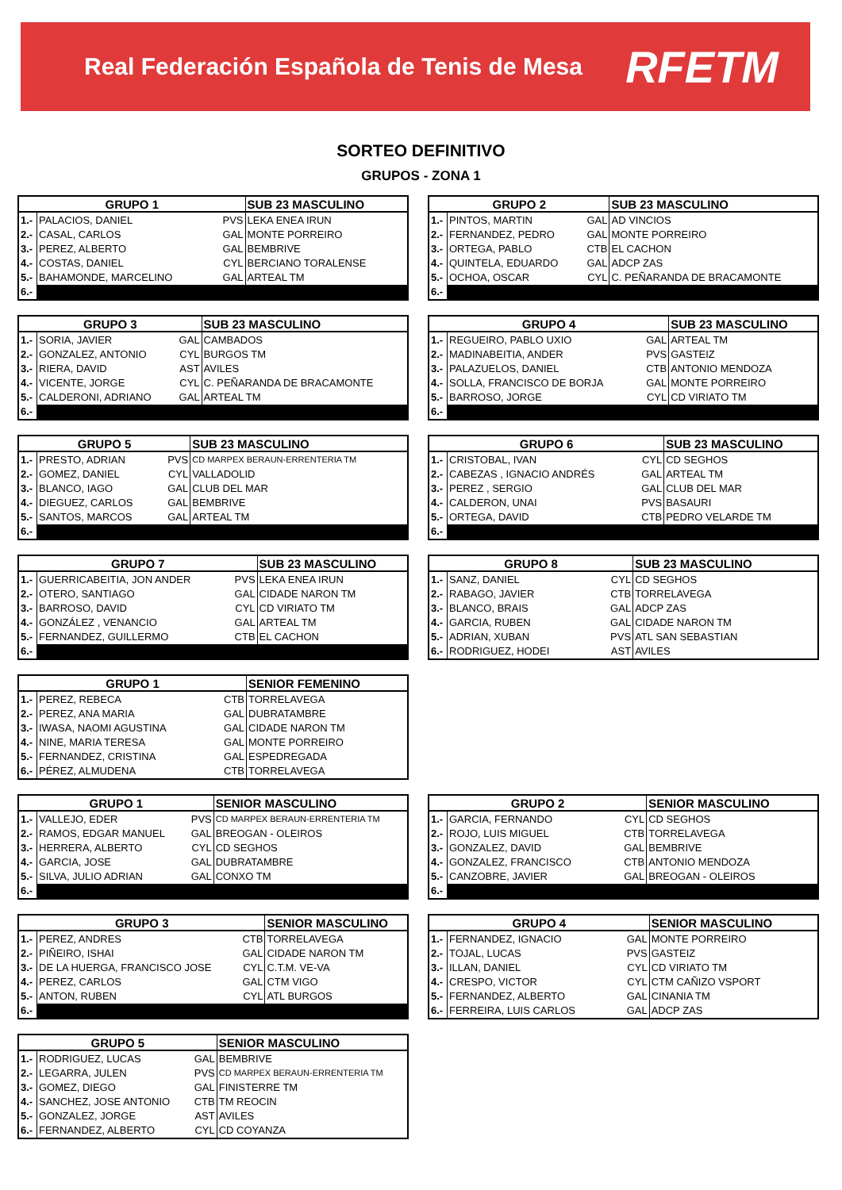Real Federación Española de Tenis de Mesa RFETM
SORTEO DEFINITIVO
GRUPOS - ZONA 1
| GRUPO 1 | | | SUB 23 MASCULINO |
| --- | --- | --- | --- |
| 1.- | PALACIOS, DANIEL | PVS | LEKA ENEA IRUN |
| 2.- | CASAL, CARLOS | GAL | MONTE PORREIRO |
| 3.- | PEREZ, ALBERTO | GAL | BEMBRIVE |
| 4.- | COSTAS, DANIEL | CYL | BERCIANO TORALENSE |
| 5.- | BAHAMONDE, MARCELINO | GAL | ARTEAL TM |
| 6.- | | | |
| GRUPO 2 | | | SUB 23 MASCULINO |
| --- | --- | --- | --- |
| 1.- | PINTOS, MARTIN | GAL | AD VINCIOS |
| 2.- | FERNANDEZ, PEDRO | GAL | MONTE PORREIRO |
| 3.- | ORTEGA, PABLO | CTB | EL CACHON |
| 4.- | QUINTELA, EDUARDO | GAL | ADCP ZAS |
| 5.- | OCHOA, OSCAR | CYL | C. PEÑARANDA DE BRACAMONTE |
| 6.- | | | |
| GRUPO 3 | | | SUB 23 MASCULINO |
| --- | --- | --- | --- |
| 1.- | SORIA, JAVIER | GAL | CAMBADOS |
| 2.- | GONZALEZ, ANTONIO | CYL | BURGOS TM |
| 3.- | RIERA, DAVID | AST | AVILES |
| 4.- | VICENTE, JORGE | CYL | C. PEÑARANDA DE BRACAMONTE |
| 5.- | CALDERONI, ADRIANO | GAL | ARTEAL TM |
| 6.- | | | |
| GRUPO 4 | | | SUB 23 MASCULINO |
| --- | --- | --- | --- |
| 1.- | REGUEIRO, PABLO UXIO | GAL | ARTEAL TM |
| 2.- | MADINABEITIA, ANDER | PVS | GASTEIZ |
| 3.- | PALAZUELOS, DANIEL | CTB | ANTONIO MENDOZA |
| 4.- | SOLLA, FRANCISCO DE BORJA | GAL | MONTE PORREIRO |
| 5.- | BARROSO, JORGE | CYL | CD VIRIATO TM |
| 6.- | | | |
| GRUPO 5 | | | SUB 23 MASCULINO |
| --- | --- | --- | --- |
| 1.- | PRESTO, ADRIAN | PVS | CD MARPEX BERAUN-ERRENTERIA TM |
| 2.- | GOMEZ, DANIEL | CYL | VALLADOLID |
| 3.- | BLANCO, IAGO | GAL | CLUB DEL MAR |
| 4.- | DIEGUEZ, CARLOS | GAL | BEMBRIVE |
| 5.- | SANTOS, MARCOS | GAL | ARTEAL TM |
| 6.- | | | |
| GRUPO 6 | | | SUB 23 MASCULINO |
| --- | --- | --- | --- |
| 1.- | CRISTOBAL, IVAN | CYL | CD SEGHOS |
| 2.- | CABEZAS , IGNACIO ANDRÉS | GAL | ARTEAL TM |
| 3.- | PEREZ , SERGIO | GAL | CLUB DEL MAR |
| 4.- | CALDERON, UNAI | PVS | BASAURI |
| 5.- | ORTEGA, DAVID | CTB | PEDRO VELARDE TM |
| 6.- | | | |
| GRUPO 7 | | | SUB 23 MASCULINO |
| --- | --- | --- | --- |
| 1.- | GUERRICABEITIA, JON ANDER | PVS | LEKA ENEA IRUN |
| 2.- | OTERO, SANTIAGO | GAL | CIDADE NARON TM |
| 3.- | BARROSO, DAVID | CYL | CD VIRIATO TM |
| 4.- | GONZÁLEZ , VENANCIO | GAL | ARTEAL TM |
| 5.- | FERNANDEZ, GUILLERMO | CTB | EL CACHON |
| 6.- | | | |
| GRUPO 8 | | | SUB 23 MASCULINO |
| --- | --- | --- | --- |
| 1.- | SANZ, DANIEL | CYL | CD SEGHOS |
| 2.- | RABAGO, JAVIER | CTB | TORRELAVEGA |
| 3.- | BLANCO, BRAIS | GAL | ADCP ZAS |
| 4.- | GARCIA, RUBEN | GAL | CIDADE NARON TM |
| 5.- | ADRIAN, XUBAN | PVS | ATL SAN SEBASTIAN |
| 6.- | RODRIGUEZ, HODEI | AST | AVILES |
| GRUPO 1 | | | SENIOR FEMENINO |
| --- | --- | --- | --- |
| 1.- | PEREZ, REBECA | CTB | TORRELAVEGA |
| 2.- | PEREZ, ANA MARIA | GAL | DUBRATAMBRE |
| 3.- | IWASA, NAOMI AGUSTINA | GAL | CIDADE NARON TM |
| 4.- | NINE, MARIA TERESA | GAL | MONTE PORREIRO |
| 5.- | FERNANDEZ, CRISTINA | GAL | ESPEDREGADA |
| 6.- | PÉREZ, ALMUDENA | CTB | TORRELAVEGA |
| GRUPO 1 | | | SENIOR MASCULINO |
| --- | --- | --- | --- |
| 1.- | VALLEJO, EDER | PVS | CD MARPEX BERAUN-ERRENTERIA TM |
| 2.- | RAMOS, EDGAR MANUEL | GAL | BREOGAN - OLEIROS |
| 3.- | HERRERA, ALBERTO | CYL | CD SEGHOS |
| 4.- | GARCIA, JOSE | GAL | DUBRATAMBRE |
| 5.- | SILVA, JULIO ADRIAN | GAL | CONXO TM |
| 6.- | | | |
| GRUPO 2 | | | SENIOR MASCULINO |
| --- | --- | --- | --- |
| 1.- | GARCIA, FERNANDO | CYL | CD SEGHOS |
| 2.- | ROJO, LUIS MIGUEL | CTB | TORRELAVEGA |
| 3.- | GONZALEZ, DAVID | GAL | BEMBRIVE |
| 4.- | GONZALEZ, FRANCISCO | CTB | ANTONIO MENDOZA |
| 5.- | CANZOBRE, JAVIER | GAL | BREOGAN - OLEIROS |
| 6.- | | | |
| GRUPO 3 | | | SENIOR MASCULINO |
| --- | --- | --- | --- |
| 1.- | PEREZ, ANDRES | CTB | TORRELAVEGA |
| 2.- | PIÑEIRO, ISHAI | GAL | CIDADE NARON TM |
| 3.- | DE LA HUERGA, FRANCISCO JOSE | CYL | C.T.M. VE-VA |
| 4.- | PEREZ, CARLOS | GAL | CTM VIGO |
| 5.- | ANTON, RUBEN | CYL | ATL BURGOS |
| 6.- | | | |
| GRUPO 4 | | | SENIOR MASCULINO |
| --- | --- | --- | --- |
| 1.- | FERNANDEZ, IGNACIO | GAL | MONTE PORREIRO |
| 2.- | TOJAL, LUCAS | PVS | GASTEIZ |
| 3.- | ILLAN, DANIEL | CYL | CD VIRIATO TM |
| 4.- | CRESPO, VICTOR | CYL | CTM CAÑIZO VSPORT |
| 5.- | FERNANDEZ, ALBERTO | GAL | CINANIA TM |
| 6.- | FERREIRA, LUIS CARLOS | GAL | ADCP ZAS |
| GRUPO 5 | | | SENIOR MASCULINO |
| --- | --- | --- | --- |
| 1.- | RODRIGUEZ, LUCAS | GAL | BEMBRIVE |
| 2.- | LEGARRA, JULEN | PVS | CD MARPEX BERAUN-ERRENTERIA TM |
| 3.- | GOMEZ, DIEGO | GAL | FINISTERRE TM |
| 4.- | SANCHEZ, JOSE ANTONIO | CTB | TM REOCIN |
| 5.- | GONZALEZ, JORGE | AST | AVILES |
| 6.- | FERNANDEZ, ALBERTO | CYL | CD COYANZA |